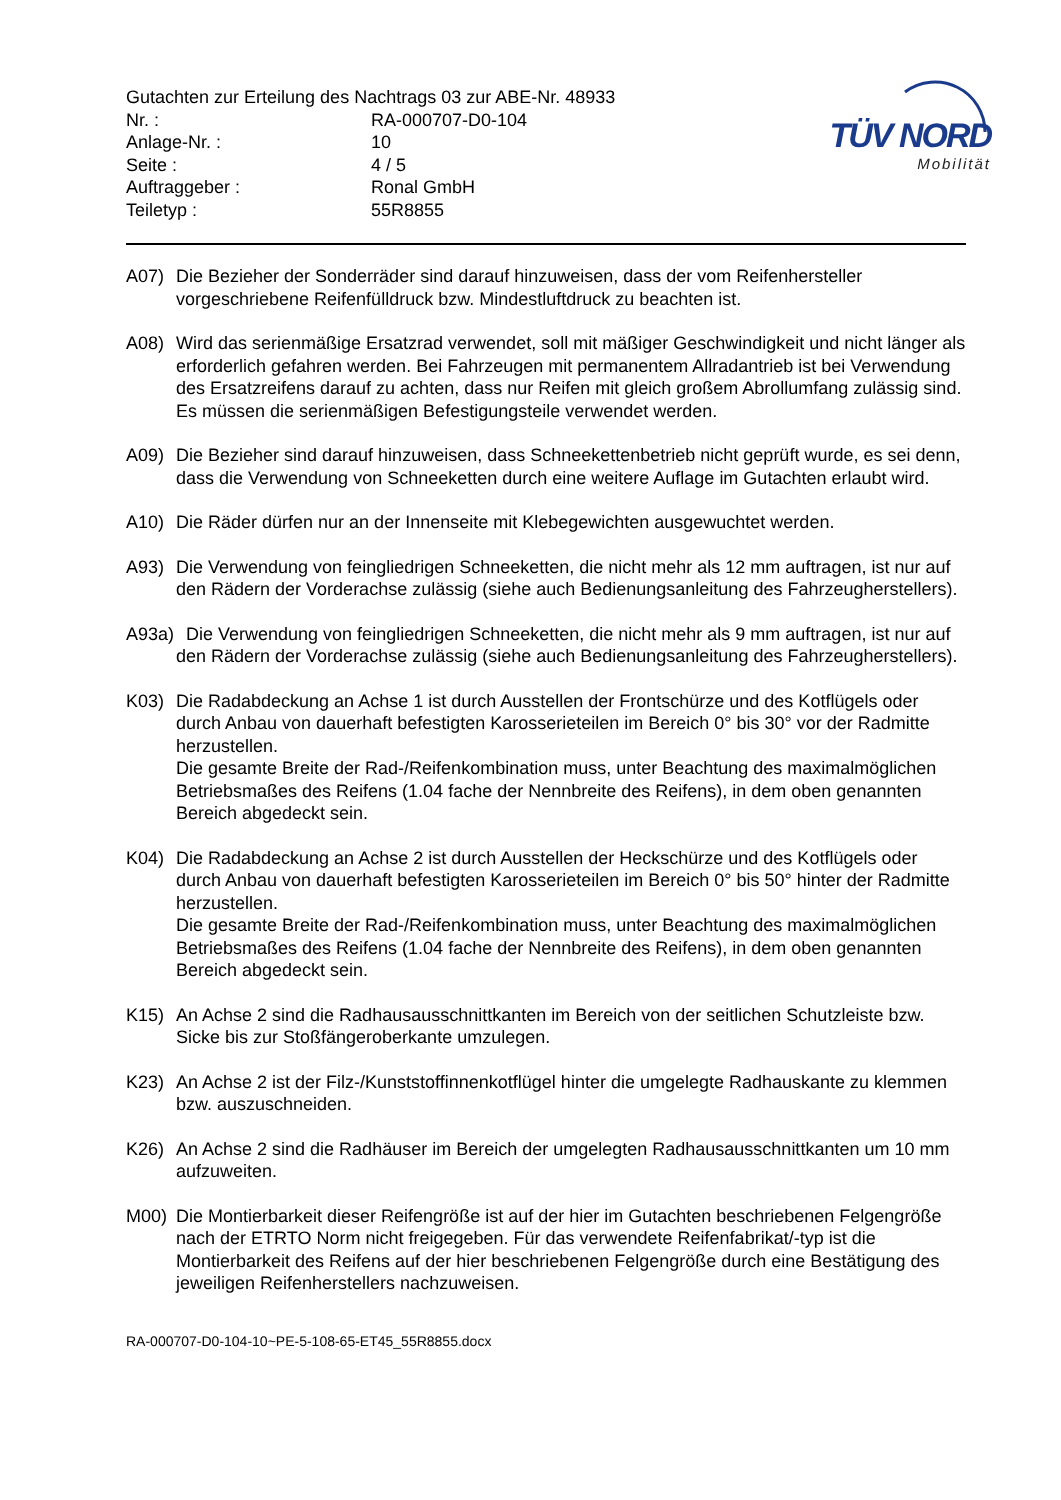TÜV NORD
Mobilität
Gutachten zur Erteilung des Nachtrags 03 zur ABE-Nr. 48933
| Nr. : | RA-000707-D0-104 |
| Anlage-Nr. : | 10 |
| Seite : | 4 / 5 |
| Auftraggeber : | Ronal GmbH |
| Teiletyp : | 55R8855 |
A07) Die Bezieher der Sonderräder sind darauf hinzuweisen, dass der vom Reifenhersteller vorgeschriebene Reifenfülldruck bzw. Mindestluftdruck zu beachten ist.
A08) Wird das serienmäßige Ersatzrad verwendet, soll mit mäßiger Geschwindigkeit und nicht länger als erforderlich gefahren werden. Bei Fahrzeugen mit permanentem Allradantrieb ist bei Verwendung des Ersatzreifens darauf zu achten, dass nur Reifen mit gleich großem Abrollumfang zulässig sind. Es müssen die serienmäßigen Befestigungsteile verwendet werden.
A09) Die Bezieher sind darauf hinzuweisen, dass Schneekettenbetrieb nicht geprüft wurde, es sei denn, dass die Verwendung von Schneeketten durch eine weitere Auflage im Gutachten erlaubt wird.
A10) Die Räder dürfen nur an der Innenseite mit Klebegewichten ausgewuchtet werden.
A93) Die Verwendung von feingliedrigen Schneeketten, die nicht mehr als 12 mm auftragen, ist nur auf den Rädern der Vorderachse zulässig (siehe auch Bedienungsanleitung des Fahrzeugherstellers).
A93a)
Die Verwendung von feingliedrigen Schneeketten, die nicht mehr als 9 mm auftragen, ist nur auf den Rädern der Vorderachse zulässig (siehe auch Bedienungsanleitung des Fahrzeugherstellers).
K03) Die Radabdeckung an Achse 1 ist durch Ausstellen der Frontschürze und des Kotflügels oder durch Anbau von dauerhaft befestigten Karosserieteilen im Bereich 0° bis 30° vor der Radmitte herzustellen.
Die gesamte Breite der Rad-/Reifenkombination muss, unter Beachtung des maximalmöglichen Betriebsmaßes des Reifens (1.04 fache der Nennbreite des Reifens), in dem oben genannten Bereich abgedeckt sein.
K04) Die Radabdeckung an Achse 2 ist durch Ausstellen der Heckschürze und des Kotflügels oder durch Anbau von dauerhaft befestigten Karosserieteilen im Bereich 0° bis 50° hinter der Radmitte herzustellen.
Die gesamte Breite der Rad-/Reifenkombination muss, unter Beachtung des maximalmöglichen Betriebsmaßes des Reifens (1.04 fache der Nennbreite des Reifens), in dem oben genannten Bereich abgedeckt sein.
K15) An Achse 2 sind die Radhausausschnittkanten im Bereich von der seitlichen Schutzleiste bzw. Sicke bis zur Stoßfängeroberkante umzulegen.
K23) An Achse 2 ist der Filz-/Kunststoffinnenkotflügel hinter die umgelegte Radhauskante zu klemmen bzw. auszuschneiden.
K26) An Achse 2 sind die Radhäuser im Bereich der umgelegten Radhausausschnittkanten um 10 mm aufzuweiten.
M00) Die Montierbarkeit dieser Reifengröße ist auf der hier im Gutachten beschriebenen Felgengröße nach der ETRTO Norm nicht freigegeben. Für das verwendete Reifenfabrikat/-typ ist die Montierbarkeit des Reifens auf der hier beschriebenen Felgengröße durch eine Bestätigung des jeweiligen Reifenherstellers nachzuweisen.
RA-000707-D0-104-10~PE-5-108-65-ET45_55R8855.docx